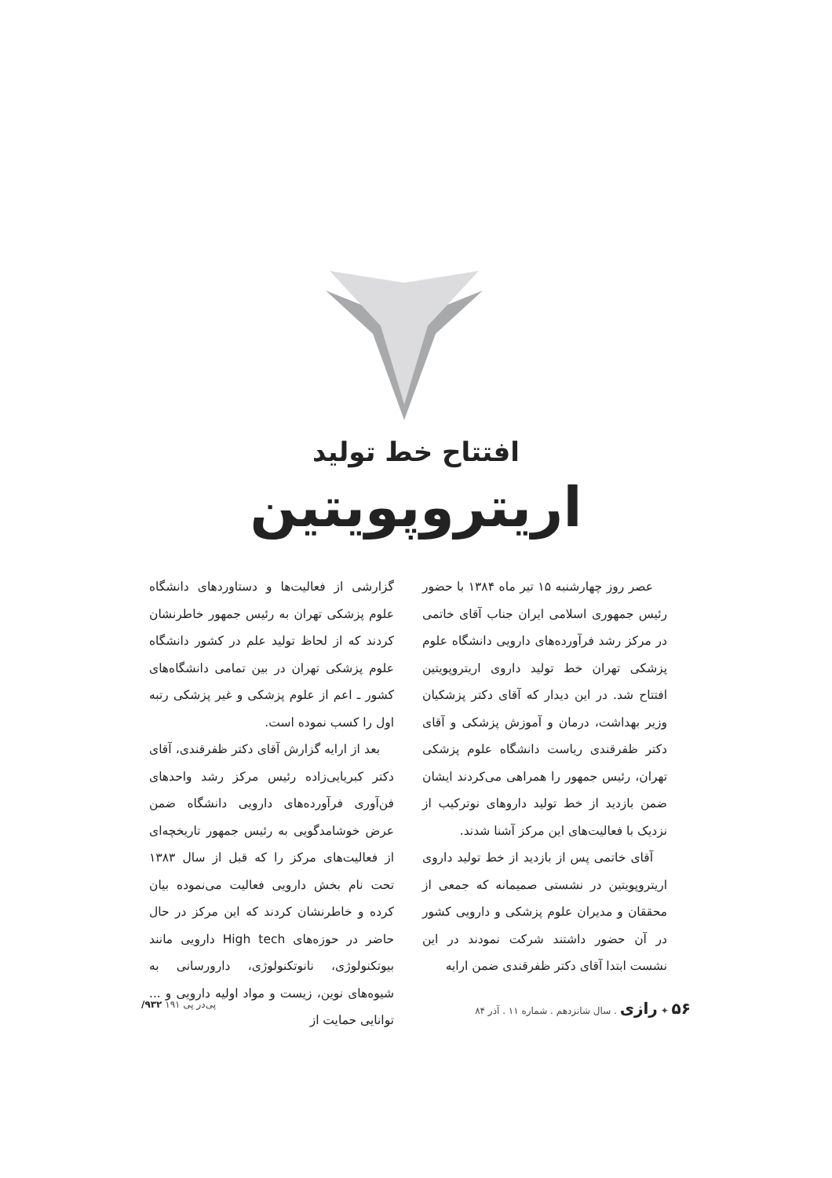افتتاح خط تولید
اریتروپویتین
عصر روز چهارشنبه ۱۵ تیر ماه ۱۳۸۴ با حضور رئیس جمهوری اسلامی ایران جناب آقای خاتمی در مرکز رشد فرآورده‌های دارویی دانشگاه علوم پزشکی تهران خط تولید داروی اریتروپویتین افتتاح شد. در این دیدار که آقای دکتر پزشکیان وزیر بهداشت، درمان و آموزش پزشکی و آقای دکتر ظفرقندی ریاست دانشگاه علوم پزشکی تهران، رئیس جمهور را همراهی می‌کردند ایشان ضمن بازدید از خط تولید داروهای نوترکیب از نزدیک با فعالیت‌های این مرکز آشنا شدند.
آقای خاتمی پس از بازدید از خط تولید داروی اریتروپویتین در نشستی صمیمانه که جمعی از محققان و مدیران علوم پزشکی و دارویی کشور در آن حضور داشتند شرکت نمودند در این نشست ابتدا آقای دکتر ظفرقندی ضمن ارایه
گزارشی از فعالیت‌ها و دستاوردهای دانشگاه علوم پزشکی تهران به رئیس جمهور خاطرنشان کردند که از لحاظ تولید علم در کشور دانشگاه علوم پزشکی تهران در بین تمامی دانشگاه‌های کشور ـ اعم از علوم پزشکی و غیر پزشکی رتبه اول را کسب نموده است.
بعد از ارایه گزارش آقای دکتر ظفرقندی، آقای دکتر کبریایی‌زاده رئیس مرکز رشد واحدهای فن‌آوری فرآورده‌های دارویی دانشگاه ضمن عرض خوشامدگویی به رئیس جمهور تاریخچه‌ای از فعالیت‌های مرکز را که قبل از سال ۱۳۸۳ تحت نام بخش دارویی فعالیت می‌نموده بیان کرده و خاطرنشان کردند که این مرکز در حال حاضر در حوزه‌های High tech دارویی مانند بیوتکنولوژی، نانوتکنولوژی، دارورسانی به شیوه‌های نوین، زیست و مواد اولیه دارویی و ... توانایی حمایت از
۵۶ ✦ رازی . سال شانزدهم . شماره ۱۱ . آذر ۸۴ پی‌در پی ۱۹۱ ۹۳۲/